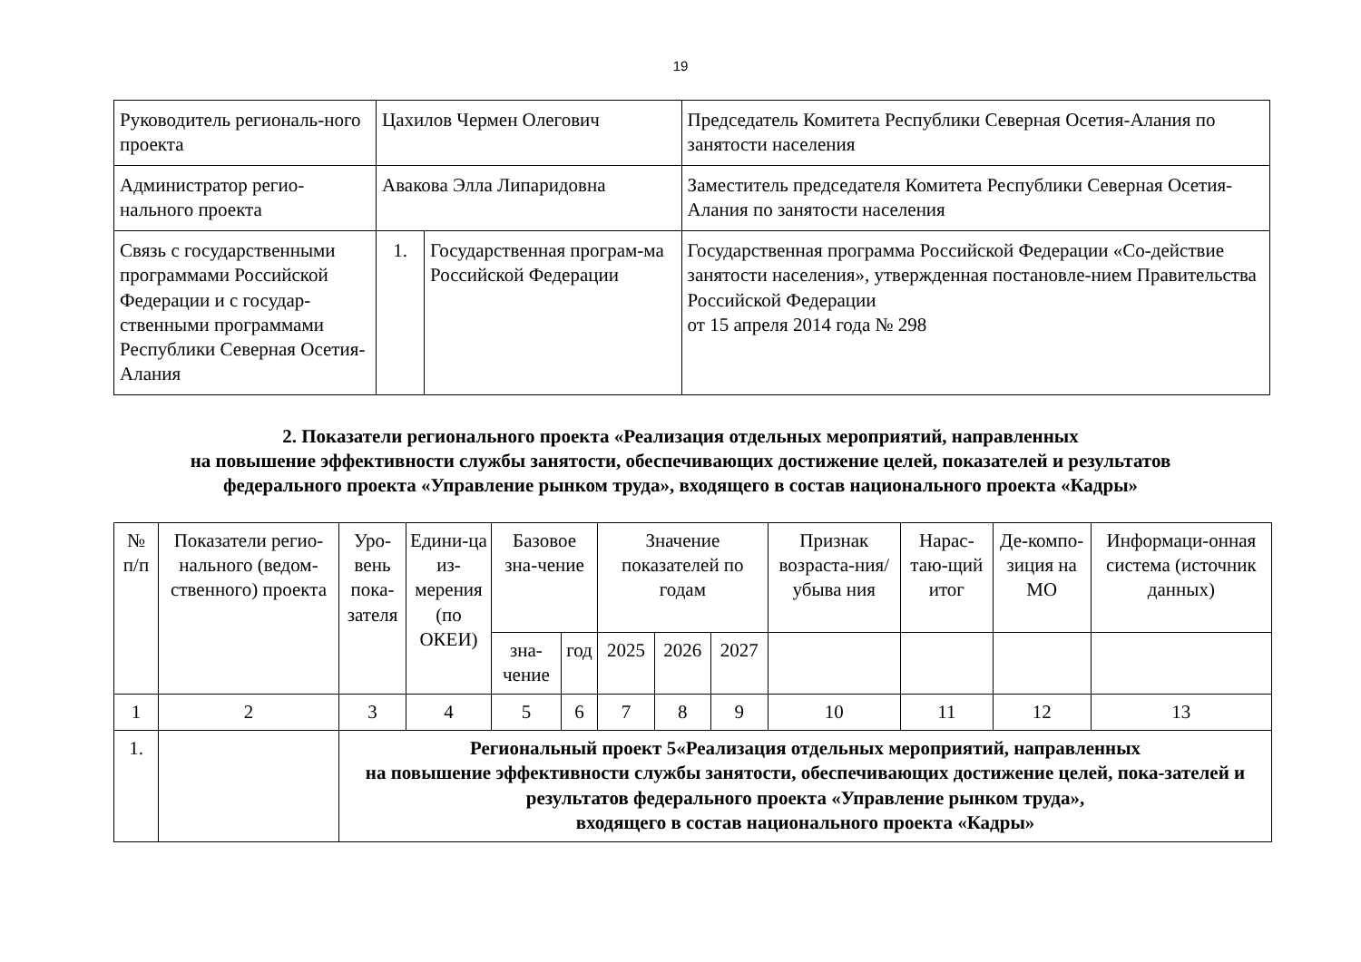19
| Руководитель региональ-ного проекта | Цахилов Чермен Олегович | | Председатель Комитета Республики Северная Осетия-Алания по занятости населения |
| Администратор регио-нального проекта | Авакова Элла Липаридовна | | Заместитель председателя Комитета Республики Северная Осетия-Алания по занятости населения |
| Связь с государственными программами Российской Федерации и с государ-ственными программами Республики Северная Осетия-Алания | 1. | Государственная програм-ма Российской Федерации | Государственная программа Российской Федерации «Со-действие занятости населения», утвержденная постановле-нием Правительства Российской Федерации от 15 апреля 2014 года № 298 |
2. Показатели регионального проекта «Реализация отдельных мероприятий, направленных
на повышение эффективности службы занятости, обеспечивающих достижение целей, показателей и результатов
федерального проекта «Управление рынком труда», входящего в состав национального проекта «Кадры»
| № п/п | Показатели регио-нального (ведом-ственного) проекта | Уро-вень пока-зателя | Едини-ца из-мерения (по ОКЕИ) | Базовое зна-чение | | Значение показателей по годам | | | Признак возраста-ния/убыва ния | Нарас-таю-щий итог | Де-компо-зиция на МО | Информаци-онная система (источник данных) |
| --- | --- | --- | --- | --- | --- | --- | --- | --- | --- | --- | --- | --- |
| | | | | зна-чение | год | 2025 | 2026 | 2027 | | | | |
| 1 | 2 | 3 | 4 | 5 | 6 | 7 | 8 | 9 | 10 | 11 | 12 | 13 |
| 1. | | Региональный проект 5«Реализация отдельных мероприятий, направленных на повышение эффективности службы занятости, обеспечивающих достижение целей, пока-зателей и результатов федерального проекта «Управление рынком труда», входящего в состав национального проекта «Кадры» | | | | | | | | | | |